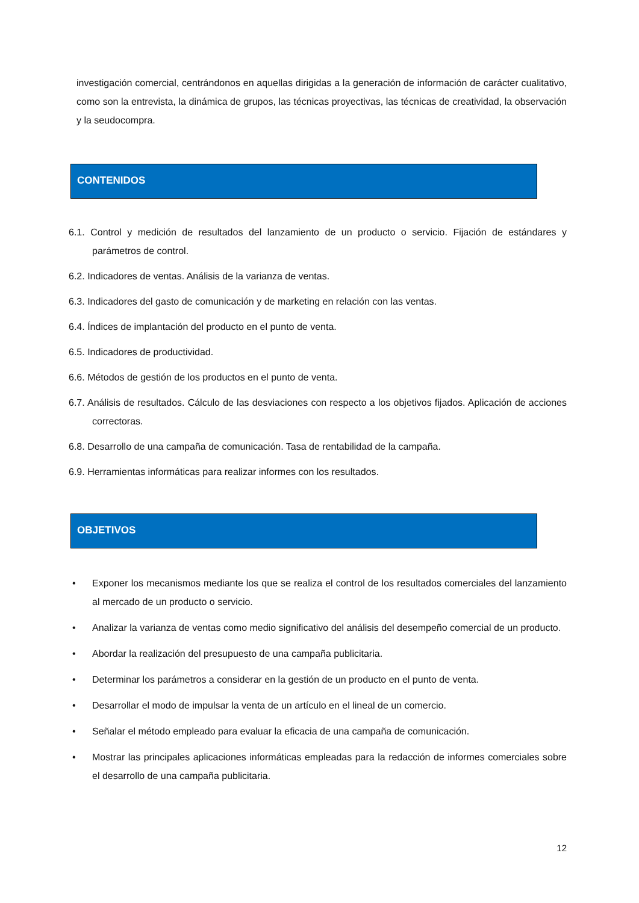investigación comercial, centrándonos en aquellas dirigidas a la generación de información de carácter cualitativo, como son la entrevista, la dinámica de grupos, las técnicas proyectivas, las técnicas de creatividad, la observación y la seudocompra.
CONTENIDOS
6.1. Control y medición de resultados del lanzamiento de un producto o servicio. Fijación de estándares y parámetros de control.
6.2. Indicadores de ventas. Análisis de la varianza de ventas.
6.3. Indicadores del gasto de comunicación y de marketing en relación con las ventas.
6.4. Índices de implantación del producto en el punto de venta.
6.5. Indicadores de productividad.
6.6. Métodos de gestión de los productos en el punto de venta.
6.7. Análisis de resultados. Cálculo de las desviaciones con respecto a los objetivos fijados. Aplicación de acciones correctoras.
6.8. Desarrollo de una campaña de comunicación. Tasa de rentabilidad de la campaña.
6.9. Herramientas informáticas para realizar informes con los resultados.
OBJETIVOS
• Exponer los mecanismos mediante los que se realiza el control de los resultados comerciales del lanzamiento al mercado de un producto o servicio.
• Analizar la varianza de ventas como medio significativo del análisis del desempeño comercial de un producto.
• Abordar la realización del presupuesto de una campaña publicitaria.
• Determinar los parámetros a considerar en la gestión de un producto en el punto de venta.
• Desarrollar el modo de impulsar la venta de un artículo en el lineal de un comercio.
• Señalar el método empleado para evaluar la eficacia de una campaña de comunicación.
• Mostrar las principales aplicaciones informáticas empleadas para la redacción de informes comerciales sobre el desarrollo de una campaña publicitaria.
12